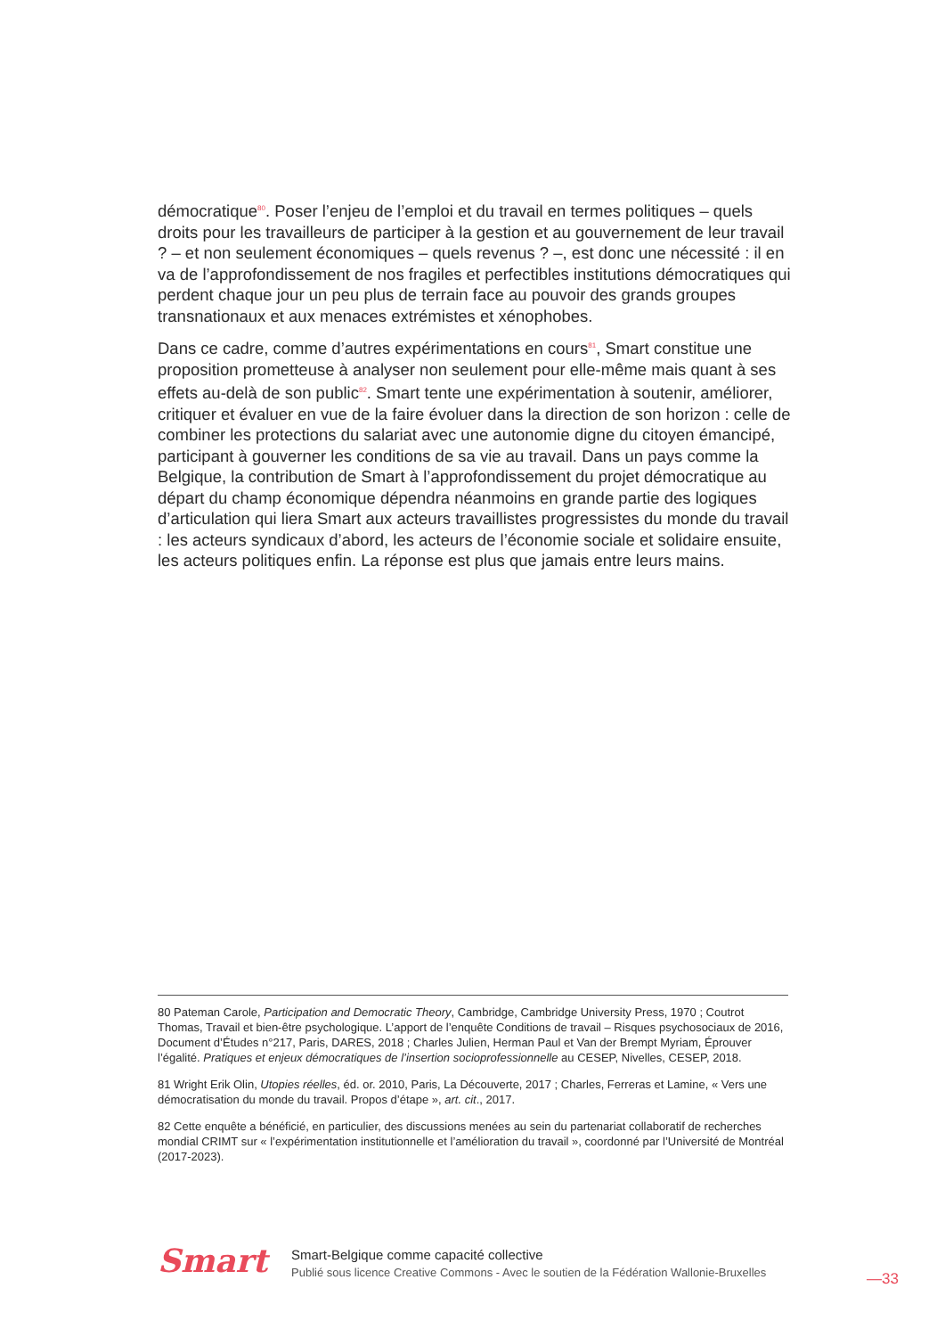démocratique<sup>80</sup>. Poser l’enjeu de l’emploi et du travail en termes politiques – quels droits pour les travailleurs de participer à la gestion et au gouvernement de leur travail ? – et non seulement économiques – quels revenus ? –, est donc une nécessité : il en va de l’approfondissement de nos fragiles et perfectibles institutions démocratiques qui perdent chaque jour un peu plus de terrain face au pouvoir des grands groupes transnationaux et aux menaces extrémistes et xénophobes.
Dans ce cadre, comme d’autres expérimentations en cours<sup>81</sup>, Smart constitue une proposition prometteuse à analyser non seulement pour elle-même mais quant à ses effets au-delà de son public<sup>82</sup>. Smart tente une expérimentation à soutenir, améliorer, critiquer et évaluer en vue de la faire évoluer dans la direction de son horizon : celle de combiner les protections du salariat avec une autonomie digne du citoyen émancipé, participant à gouverner les conditions de sa vie au travail. Dans un pays comme la Belgique, la contribution de Smart à l’approfondissement du projet démocratique au départ du champ économique dépendra néanmoins en grande partie des logiques d’articulation qui liera Smart aux acteurs travaillistes progressistes du monde du travail : les acteurs syndicaux d’abord, les acteurs de l’économie sociale et solidaire ensuite, les acteurs politiques enfin. La réponse est plus que jamais entre leurs mains.
80 Pateman Carole, Participation and Democratic Theory, Cambridge, Cambridge University Press, 1970 ; Coutrot Thomas, Travail et bien-être psychologique. L’apport de l’enquête Conditions de travail – Risques psychosociaux de 2016, Document d’Études n°217, Paris, DARES, 2018 ; Charles Julien, Herman Paul et Van der Brempt Myriam, Éprouver l’égalité. Pratiques et enjeux démocratiques de l’insertion socioprofessionnelle au CESEP, Nivelles, CESEP, 2018.
81 Wright Erik Olin, Utopies réelles, éd. or. 2010, Paris, La Découverte, 2017 ; Charles, Ferreras et Lamine, « Vers une démocratisation du monde du travail. Propos d’étape », art. cit., 2017.
82 Cette enquête a bénéficié, en particulier, des discussions menées au sein du partenariat collaboratif de recherches mondial CRIMT sur « l’expérimentation institutionnelle et l’amélioration du travail », coordonné par l’Université de Montréal (2017-2023).
Smart
Smart-Belgique comme capacité collective
Publié sous licence Creative Commons - Avec le soutien de la Fédération Wallonie-Bruxelles
—33